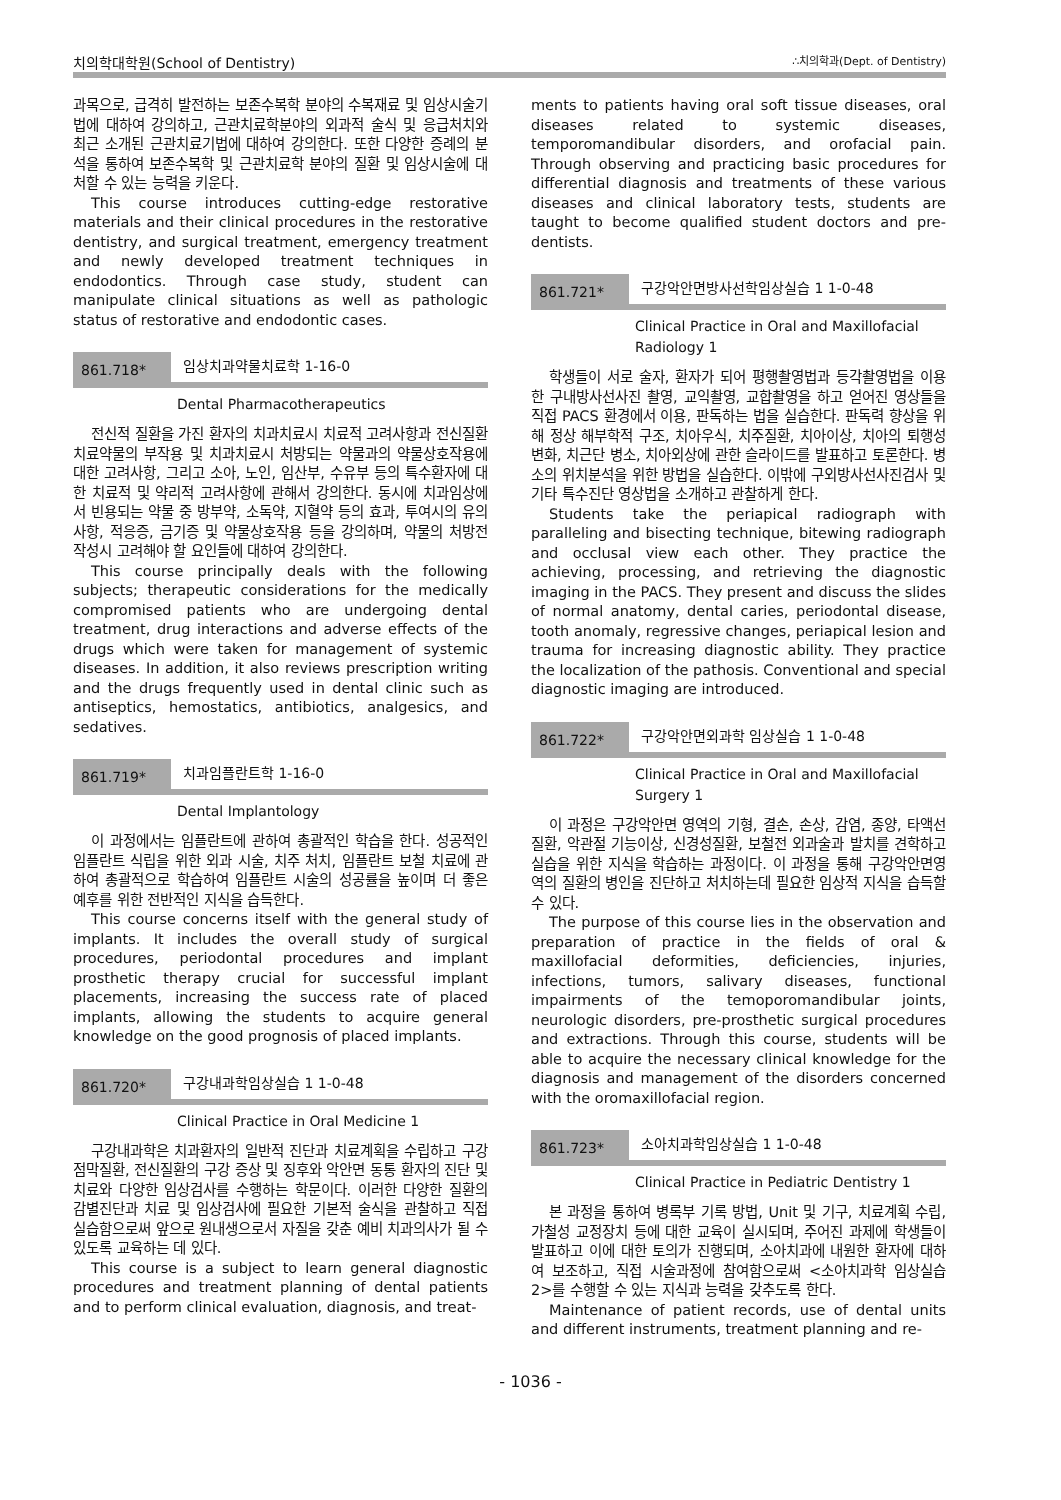치의학대학원(School of Dentistry) ∴치의학과(Dept. of Dentistry)
과목으로, 급격히 발전하는 보존수복학 분야의 수복재료 및 임상시술기법에 대하여 강의하고, 근관치료학분야의 외과적 술식 및 응급처치와 최근 소개된 근관치료기법에 대하여 강의한다. 또한 다양한 증례의 분석을 통하여 보존수복학 및 근관치료학 분야의 질환 및 임상시술에 대처할 수 있는 능력을 키운다.
This course introduces cutting-edge restorative materials and their clinical procedures in the restorative dentistry, and surgical treatment, emergency treatment and newly developed treatment techniques in endodontics. Through case study, student can manipulate clinical situations as well as pathologic status of restorative and endodontic cases.
861.718* 임상치과약물치료학 1-16-0
Dental Pharmacotherapeutics
전신적 질환을 가진 환자의 치과치료시 치료적 고려사항과 전신질환 치료약물의 부작용 및 치과치료시 처방되는 약물과의 약물상호작용에 대한 고려사항, 그리고 소아, 노인, 임산부, 수유부 등의 특수환자에 대한 치료적 및 약리적 고려사항에 관해서 강의한다. 동시에 치과임상에서 빈용되는 약물 중 방부약, 소독약, 지혈약 등의 효과, 투여시의 유의사항, 적응증, 금기증 및 약물상호작용 등을 강의하며, 약물의 처방전 작성시 고려해야 할 요인들에 대하여 강의한다.
This course principally deals with the following subjects; therapeutic considerations for the medically compromised patients who are undergoing dental treatment, drug interactions and adverse effects of the drugs which were taken for management of systemic diseases. In addition, it also reviews prescription writing and the drugs frequently used in dental clinic such as antiseptics, hemostatics, antibiotics, analgesics, and sedatives.
861.719* 치과임플란트학 1-16-0
Dental Implantology
이 과정에서는 임플란트에 관하여 총괄적인 학습을 한다. 성공적인 임플란트 식립을 위한 외과 시술, 치주 처치, 임플란트 보철 치료에 관하여 총괄적으로 학습하여 임플란트 시술의 성공률을 높이며 더 좋은 예후를 위한 전반적인 지식을 습득한다.
This course concerns itself with the general study of implants. It includes the overall study of surgical procedures, periodontal procedures and implant prosthetic therapy crucial for successful implant placements, increasing the success rate of placed implants, allowing the students to acquire general knowledge on the good prognosis of placed implants.
861.720* 구강내과학임상실습 1 1-0-48
Clinical Practice in Oral Medicine 1
구강내과학은 치과환자의 일반적 진단과 치료계획을 수립하고 구강점막질환, 전신질환의 구강 증상 및 징후와 악안면 동통 환자의 진단 및 치료와 다양한 임상검사를 수행하는 학문이다. 이러한 다양한 질환의 감별진단과 치료 및 임상검사에 필요한 기본적 술식을 관찰하고 직접 실습함으로써 앞으로 원내생으로서 자질을 갖춘 예비 치과의사가 될 수 있도록 교육하는 데 있다.
This course is a subject to learn general diagnostic procedures and treatment planning of dental patients and to perform clinical evaluation, diagnosis, and treat-
ments to patients having oral soft tissue diseases, oral diseases related to systemic diseases, temporomandibular disorders, and orofacial pain. Through observing and practicing basic procedures for differential diagnosis and treatments of these various diseases and clinical laboratory tests, students are taught to become qualified student doctors and pre-dentists.
861.721* 구강악안면방사선학임상실습 1 1-0-48
Clinical Practice in Oral and Maxillofacial
Radiology 1
학생들이 서로 술자, 환자가 되어 평행촬영법과 등각촬영법을 이용한 구내방사선사진 촬영, 교익촬영, 교합촬영을 하고 얻어진 영상들을 직접 PACS 환경에서 이용, 판독하는 법을 실습한다. 판독력 향상을 위해 정상 해부학적 구조, 치아우식, 치주질환, 치아이상, 치아의 퇴행성 변화, 치근단 병소, 치아외상에 관한 슬라이드를 발표하고 토론한다. 병소의 위치분석을 위한 방법을 실습한다. 이밖에 구외방사선사진검사 및 기타 특수진단 영상법을 소개하고 관찰하게 한다.
Students take the periapical radiograph with paralleling and bisecting technique, bitewing radiograph and occlusal view each other. They practice the achieving, processing, and retrieving the diagnostic imaging in the PACS. They present and discuss the slides of normal anatomy, dental caries, periodontal disease, tooth anomaly, regressive changes, periapical lesion and trauma for increasing diagnostic ability. They practice the localization of the pathosis. Conventional and special diagnostic imaging are introduced.
861.722* 구강악안면외과학 임상실습 1 1-0-48
Clinical Practice in Oral and Maxillofacial
Surgery 1
이 과정은 구강악안면 영역의 기형, 결손, 손상, 감염, 종양, 타액선질환, 악관절 기능이상, 신경성질환, 보철전 외과술과 발치를 견학하고 실습을 위한 지식을 학습하는 과정이다. 이 과정을 통해 구강악안면영역의 질환의 병인을 진단하고 처치하는데 필요한 임상적 지식을 습득할 수 있다.
The purpose of this course lies in the observation and preparation of practice in the fields of oral & maxillofacial deformities, deficiencies, injuries, infections, tumors, salivary diseases, functional impairments of the temoporomandibular joints, neurologic disorders, pre-prosthetic surgical procedures and extractions. Through this course, students will be able to acquire the necessary clinical knowledge for the diagnosis and management of the disorders concerned with the oromaxillofacial region.
861.723* 소아치과학임상실습 1 1-0-48
Clinical Practice in Pediatric Dentistry 1
본 과정을 통하여 병록부 기록 방법, Unit 및 기구, 치료계획 수립, 가철성 교정장치 등에 대한 교육이 실시되며, 주어진 과제에 학생들이 발표하고 이에 대한 토의가 진행되며, 소아치과에 내원한 환자에 대하여 보조하고, 직접 시술과정에 참여함으로써 <소아치과학 임상실습 2>를 수행할 수 있는 지식과 능력을 갖추도록 한다.
Maintenance of patient records, use of dental units and different instruments, treatment planning and re-
- 1036 -